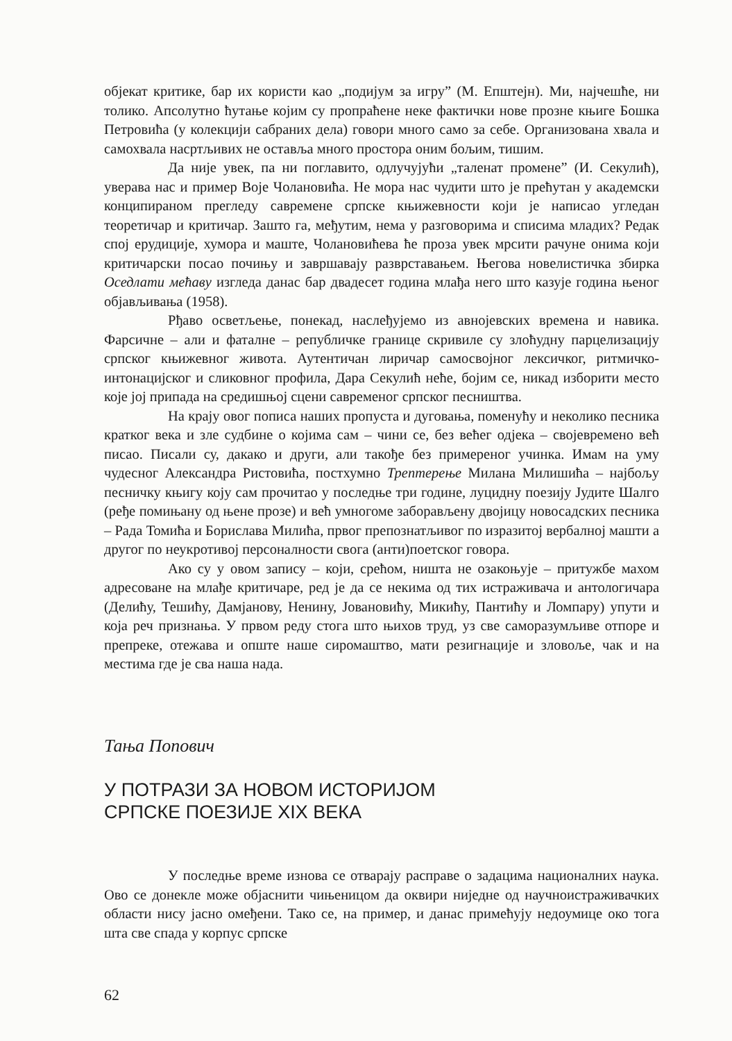објекат критике, бар их користи као „подијум за игру” (М. Епштејн). Ми, најчешће, ни толико. Апсолутно ћутање којим су пропраћене неке фактички нове прозне књиге Бошка Петровића (у колекцији сабраних дела) говори много само за себе. Организована хвала и самохвала насртљивих не оставља много простора оним бољим, тишим.
Да није увек, па ни поглавито, одлучујући „таленат промене” (И. Секулић), уверава нас и пример Воје Чолановића. Не мора нас чудити што је прећутан у академски конципираном прегледу савремене српске књижевности који је написао угледан теоретичар и критичар. Зашто га, међутим, нема у разговорима и списима младих? Редак спој ерудиције, хумора и маште, Чолановићева ће проза увек мрсити рачуне онима који критичарски посао почињу и завршавају разврставањем. Његова новелистичка збирка Оседлати мећаву изгледа данас бар двадесет година млађа него што казује година њеног објављивања (1958).
Рђаво осветљење, понекад, наслеђујемо из авнојевских времена и навика. Фарсичне – али и фаталне – републичке границе скривиле су злоћудну парцелизацију српског књижевног живота. Аутентичан лиричар самосвојног лексичког, ритмичко-интонацијског и сликовног профила, Дара Секулић неће, бојим се, никад изборити место које јој припада на средишњој сцени савременог српског песништва.
На крају овог пописа наших пропуста и дуговања, поменућу и неколико песника кратког века и зле судбине о којима сам – чини се, без већег одјека – својевремено већ писао. Писали су, дакако и други, али такође без примереног учинка. Имам на уму чудесног Александра Ристовића, постхумно Трептерење Милана Милишића – најбољу песничку књигу коју сам прочитао у последње три године, луцидну поезију Јудите Шалго (ређе помињану од њене прозе) и већ умногоме заборављену двојицу новосадских песника – Рада Томића и Борислава Милића, првог препознатљивог по изразитој вербалној машти а другог по неукротивој персоналности свога (анти)поетског говора.
Ако су у овом запису – који, срећом, ништа не озакоњује – притужбе махом адресоване на млађе критичаре, ред је да се некима од тих истраживача и антологичара (Делићу, Тешићу, Дамјанову, Ненину, Јовановићу, Микићу, Пантићу и Ломпару) упути и која реч признања. У првом реду стога што њихов труд, уз све саморазумљиве отпоре и препреке, отежава и опште наше сиромаштво, мати резигнације и зловоље, чак и на местима где је сва наша нада.
Тања Попович
У ПОТРАЗИ ЗА НОВОМ ИСТОРИЈОМ
СРПСКЕ ПОЕЗИЈЕ XIX ВЕКА
У последње време изнова се отварају расправе о задацима националних наука. Ово се донекле може објаснити чињеницом да оквири ниједне од научноистраживачких области нису јасно омеђени. Тако се, на пример, и данас примећују недоумице око тога шта све спада у корпус српске
62